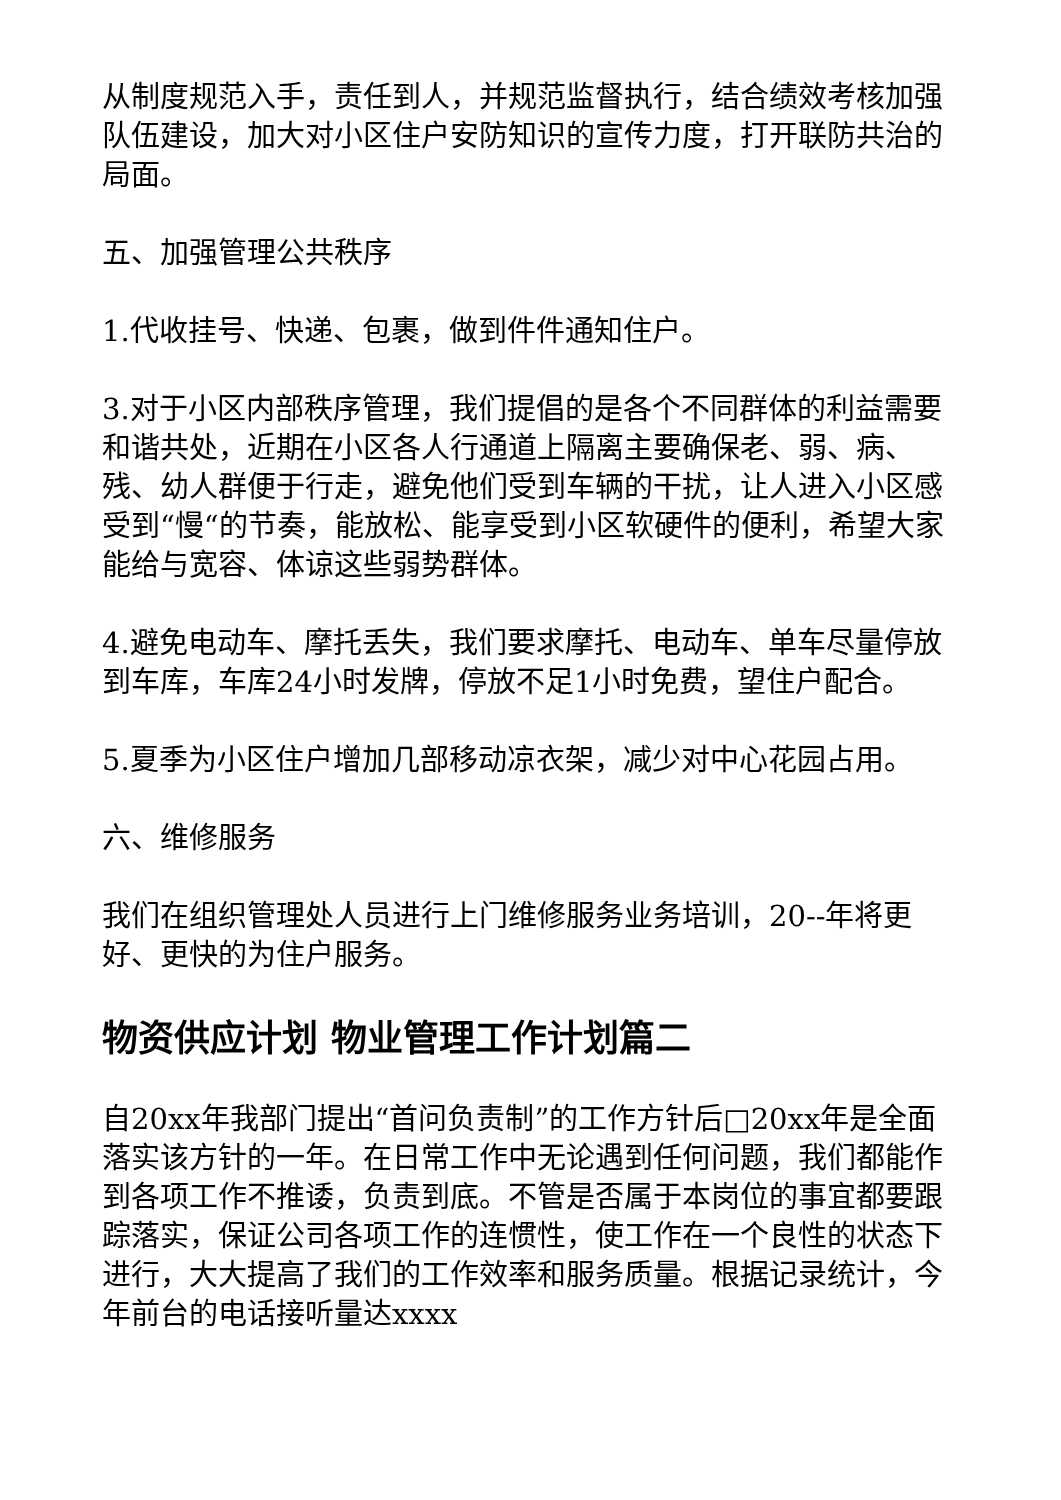从制度规范入手，责任到人，并规范监督执行，结合绩效考核加强队伍建设，加大对小区住户安防知识的宣传力度，打开联防共治的局面。
五、加强管理公共秩序
1.代收挂号、快递、包裹，做到件件通知住户。
3.对于小区内部秩序管理，我们提倡的是各个不同群体的利益需要和谐共处，近期在小区各人行通道上隔离主要确保老、弱、病、残、幼人群便于行走，避免他们受到车辆的干扰，让人进入小区感受到“慢“的节奏，能放松、能享受到小区软硬件的便利，希望大家能给与宽容、体谅这些弱势群体。
4.避免电动车、摩托丢失，我们要求摩托、电动车、单车尽量停放到车库，车库24小时发牌，停放不足1小时免费，望住户配合。
5.夏季为小区住户增加几部移动凉衣架，减少对中心花园占用。
六、维修服务
我们在组织管理处人员进行上门维修服务业务培训，20--年将更好、更快的为住户服务。
物资供应计划 物业管理工作计划篇二
自20xx年我部门提出“首问负责制”的工作方针后□20xx年是全面落实该方针的一年。在日常工作中无论遇到任何问题，我们都能作到各项工作不推诿，负责到底。不管是否属于本岗位的事宜都要跟踪落实，保证公司各项工作的连惯性，使工作在一个良性的状态下进行，大大提高了我们的工作效率和服务质量。根据记录统计，今年前台的电话接听量达xxxx